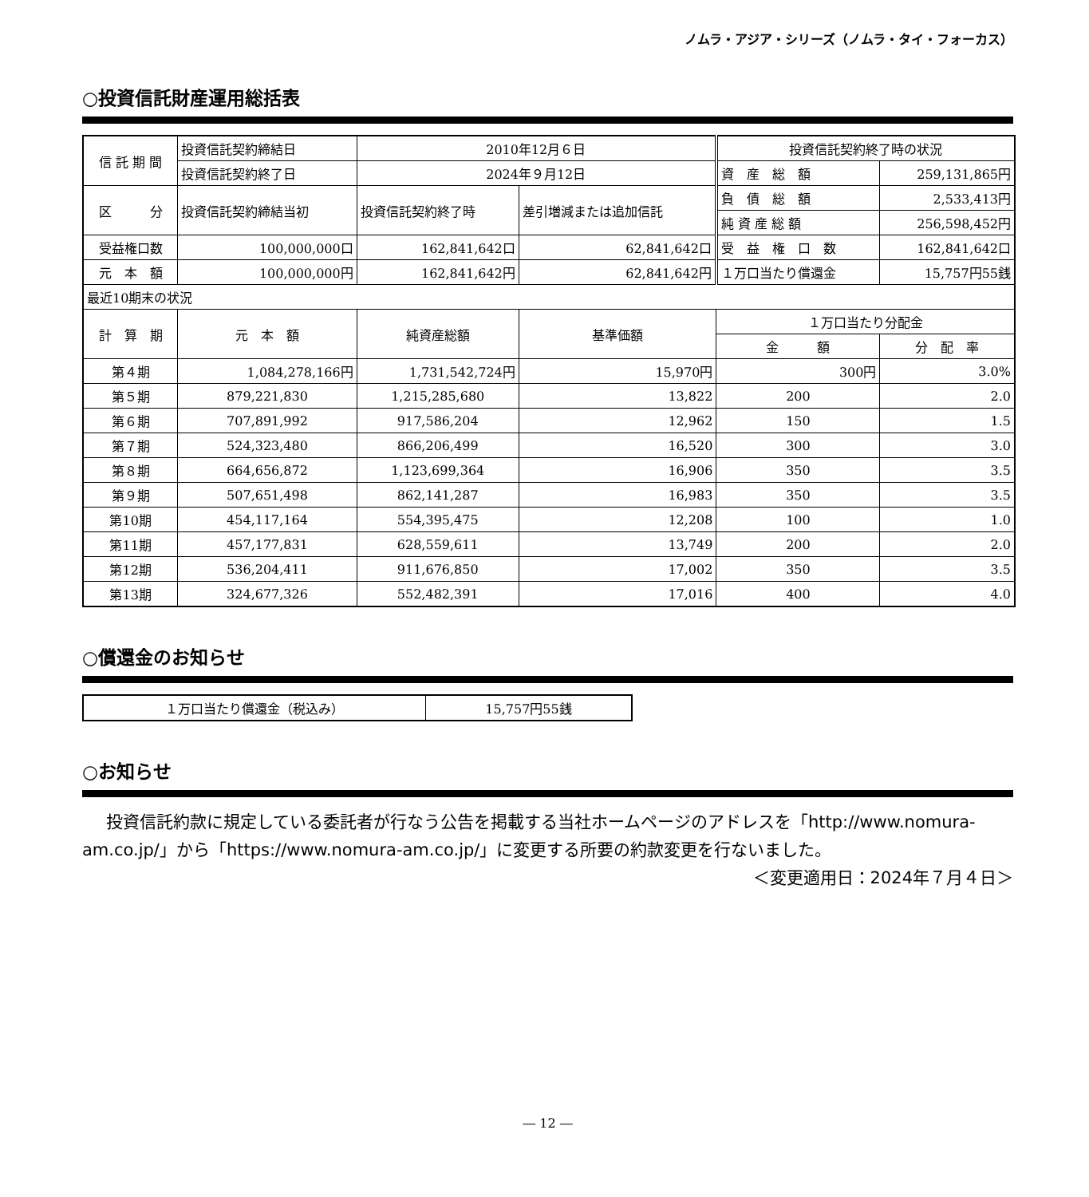ノムラ・アジア・シリーズ（ノムラ・タイ・フォーカス）
○投資信託財産運用総括表
| 信 託 期 間 | 投資信託契約締結日 | 2010年12月６日 | | 投資信託契約終了時の状況 | |
| | 投資信託契約終了日 | 2024年９月12日 | | 資 産 総 額 | 259,131,865円 |
| 区 分 | 投資信託契約締結当初 | 投資信託契約終了時 | 差引増減または追加信託 | 負 債 総 額 | 2,533,413円 |
| | | | | 純 資 産 総 額 | 256,598,452円 |
| 受益権口数 | 100,000,000口 | 162,841,642口 | 62,841,642口 | 受 益 権 口 数 | 162,841,642口 |
| 元 本 額 | 100,000,000円 | 162,841,642円 | 62,841,642円 | １万口当たり償還金 | 15,757円55銭 |
| 最近10期末の状況 | | | | | |
| 計 算 期 | 元 本 額 | 純資産総額 | 基準価額 | １万口当たり分配金 | |
| | | | | 金 額 | 分 配 率 |
| 第４期 | 1,084,278,166円 | 1,731,542,724円 | 15,970円 | 300円 | 3.0% |
| 第５期 | 879,221,830 | 1,215,285,680 | 13,822 | 200 | 2.0 |
| 第６期 | 707,891,992 | 917,586,204 | 12,962 | 150 | 1.5 |
| 第７期 | 524,323,480 | 866,206,499 | 16,520 | 300 | 3.0 |
| 第８期 | 664,656,872 | 1,123,699,364 | 16,906 | 350 | 3.5 |
| 第９期 | 507,651,498 | 862,141,287 | 16,983 | 350 | 3.5 |
| 第10期 | 454,117,164 | 554,395,475 | 12,208 | 100 | 1.0 |
| 第11期 | 457,177,831 | 628,559,611 | 13,749 | 200 | 2.0 |
| 第12期 | 536,204,411 | 911,676,850 | 17,002 | 350 | 3.5 |
| 第13期 | 324,677,326 | 552,482,391 | 17,016 | 400 | 4.0 |
○償還金のお知らせ
| １万口当たり償還金（税込み） | 15,757円55銭 |
○お知らせ
投資信託約款に規定している委託者が行なう公告を掲載する当社ホームページのアドレスを「http://www.nomura-am.co.jp/」から「https://www.nomura-am.co.jp/」に変更する所要の約款変更を行ないました。 ＜変更適用日：2024年７月４日＞
― 12 ―